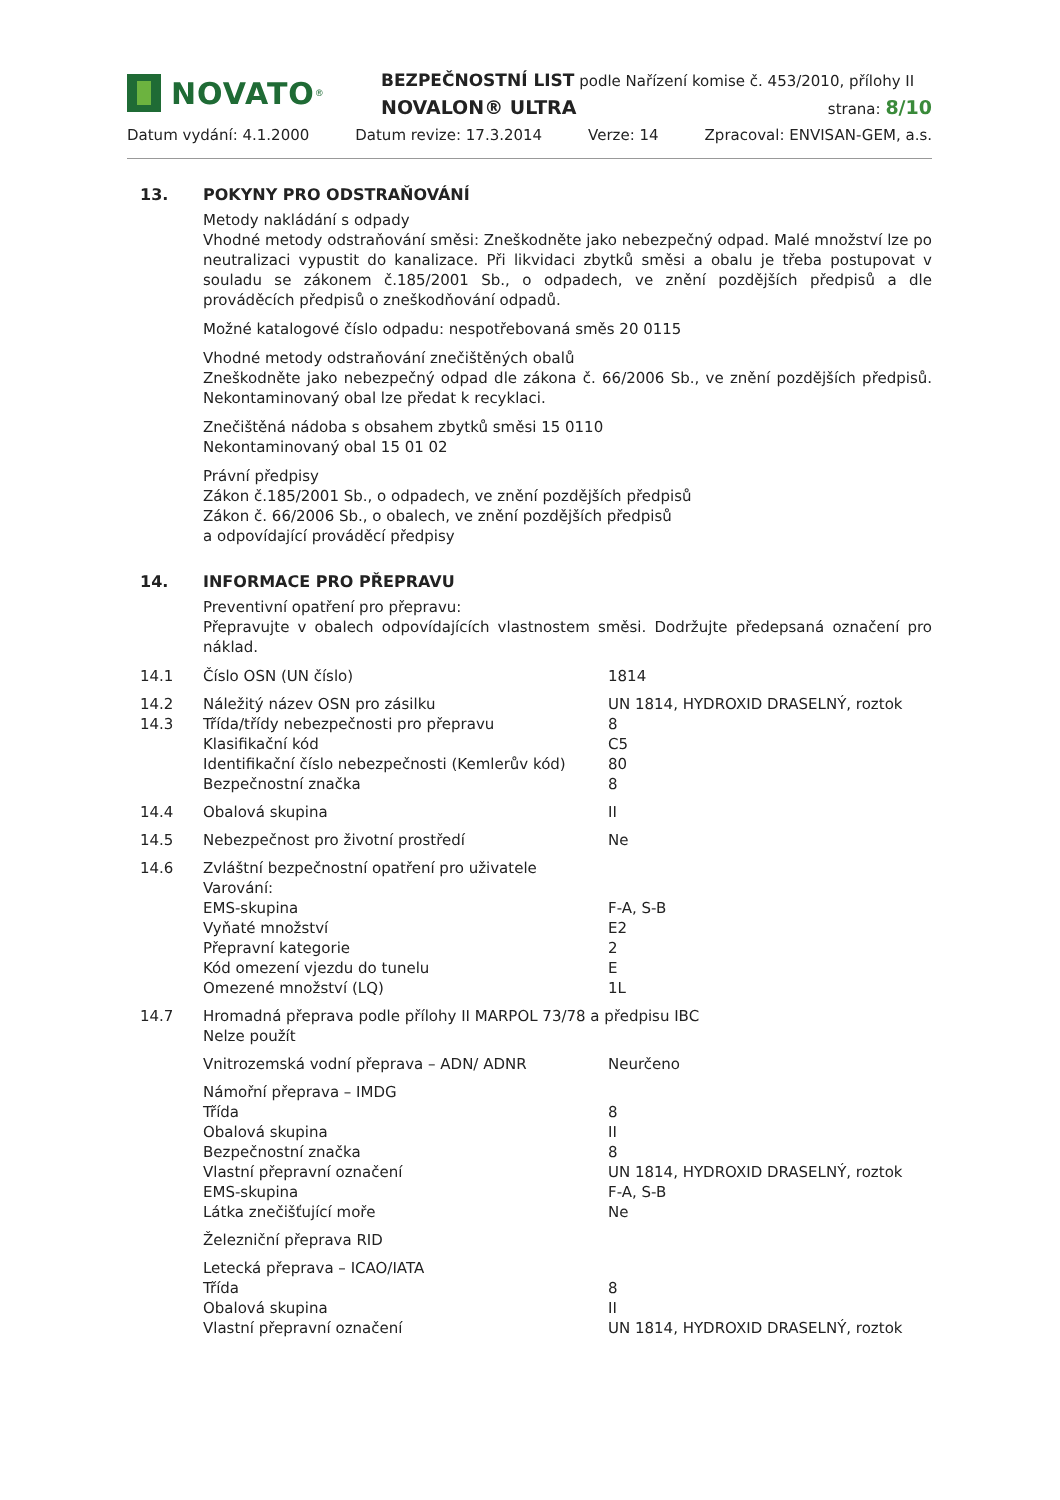NOVATO<sup>®</sup>
BEZPEČNOSTNÍ LIST podle Nařízení komise č. 453/2010, přílohy II
NOVALON® ULTRA strana: 8/10
Datum vydání: 4.1.2000 Datum revize: 17.3.2014 Verze: 14 Zpracoval: ENVISAN-GEM, a.s.
13. POKYNY PRO ODSTRAŇOVÁNÍ
Metody nakládání s odpady
Vhodné metody odstraňování směsi: Zneškodněte jako nebezpečný odpad. Malé množství lze po neutralizaci vypustit do kanalizace. Při likvidaci zbytků směsi a obalu je třeba postupovat v souladu se zákonem č.185/2001 Sb., o odpadech, ve znění pozdějších předpisů a dle prováděcích předpisů o zneškodňování odpadů.
Možné katalogové číslo odpadu: nespotřebovaná směs 20 0115
Vhodné metody odstraňování znečištěných obalů
Zneškodněte jako nebezpečný odpad dle zákona č. 66/2006 Sb., ve znění pozdějších předpisů. Nekontaminovaný obal lze předat k recyklaci.
Znečištěná nádoba s obsahem zbytků směsi 15 0110
Nekontaminovaný obal 15 01 02
Právní předpisy
Zákon č.185/2001 Sb., o odpadech, ve znění pozdějších předpisů
Zákon č. 66/2006 Sb., o obalech, ve znění pozdějších předpisů
a odpovídající prováděcí předpisy
14. INFORMACE PRO PŘEPRAVU
Preventivní opatření pro přepravu:
Přepravujte v obalech odpovídajících vlastnostem směsi. Dodržujte předepsaná označení pro náklad.
| 14.1 | Číslo OSN (UN číslo) | 1814 |
| 14.2 | Náležitý název OSN pro zásilku | UN 1814, HYDROXID DRASELNÝ, roztok |
| 14.3 | Třída/třídy nebezpečnosti pro přepravu | 8 |
| | Klasifikační kód | C5 |
| | Identifikační číslo nebezpečnosti (Kemlerův kód) | 80 |
| | Bezpečnostní značka | 8 |
| 14.4 | Obalová skupina | II |
| 14.5 | Nebezpečnost pro životní prostředí | Ne |
| 14.6 | Zvláštní bezpečnostní opatření pro uživatele | |
| | Varování: | |
| | EMS-skupina | F-A, S-B |
| | Vyňaté množství | E2 |
| | Přepravní kategorie | 2 |
| | Kód omezení vjezdu do tunelu | E |
| | Omezené množství (LQ) | 1L |
| 14.7 | Hromadná přeprava podle přílohy II MARPOL 73/78 a předpisu IBC | |
| | Nelze použít | |
| | Vnitrozemská vodní přeprava – ADN/ ADNR | Neurčeno |
| | Námořní přeprava – IMDG | |
| | Třída | 8 |
| | Obalová skupina | II |
| | Bezpečnostní značka | 8 |
| | Vlastní přepravní označení | UN 1814, HYDROXID DRASELNÝ, roztok |
| | EMS-skupina | F-A, S-B |
| | Látka znečišťující moře | Ne |
| | Železniční přeprava RID | |
| | Letecká přeprava – ICAO/IATA | |
| | Třída | 8 |
| | Obalová skupina | II |
| | Vlastní přepravní označení | UN 1814, HYDROXID DRASELNÝ, roztok |